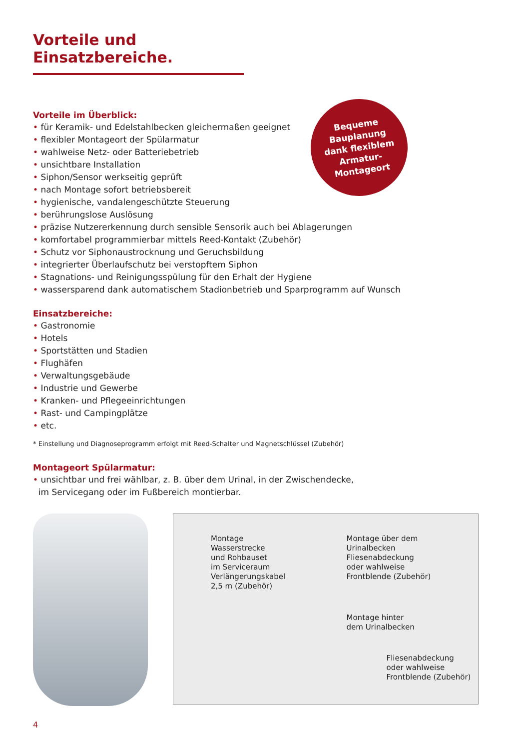Vorteile und Einsatzbereiche.
Vorteile im Überblick:
• für Keramik- und Edelstahlbecken gleichermaßen geeignet
• flexibler Montageort der Spülarmatur
• wahlweise Netz- oder Batteriebetrieb
• unsichtbare Installation
• Siphon/Sensor werkseitig geprüft
• nach Montage sofort betriebsbereit
• hygienische, vandalengeschützte Steuerung
• berührungslose Auslösung
• präzise Nutzererkennung durch sensible Sensorik auch bei Ablagerungen
• komfortabel programmierbar mittels Reed-Kontakt (Zubehör)
• Schutz vor Siphonaustrocknung und Geruchsbildung
• integrierter Überlaufschutz bei verstopftem Siphon
• Stagnations- und Reinigungsspülung für den Erhalt der Hygiene
• wassersparend dank automatischem Stadionbetrieb und Sparprogramm auf Wunsch
Einsatzbereiche:
• Gastronomie
• Hotels
• Sportstätten und Stadien
• Flughäfen
• Verwaltungsgebäude
• Industrie und Gewerbe
• Kranken- und Pflegeeinrichtungen
• Rast- und Campingplätze
• etc.
* Einstellung und Diagnoseprogramm erfolgt mit Reed-Schalter und Magnetschlüssel (Zubehör)
Montageort Spülarmatur:
• unsichtbar und frei wählbar, z. B. über dem Urinal, in der Zwischendecke,
im Servicegang oder im Fußbereich montierbar.
Montage
Wasserstrecke
und Rohbauset
im Serviceraum
Verlängerungskabel
2,5 m (Zubehör)
Montage über dem
Urinalbecken
Fliesenabdeckung
oder wahlweise
Frontblende (Zubehör)
Montage hinter
dem Urinalbecken
Fliesenabdeckung
oder wahlweise
Frontblende (Zubehör)
Bequeme
Bauplanung
dank flexiblem
Armatur-
Montageort
4